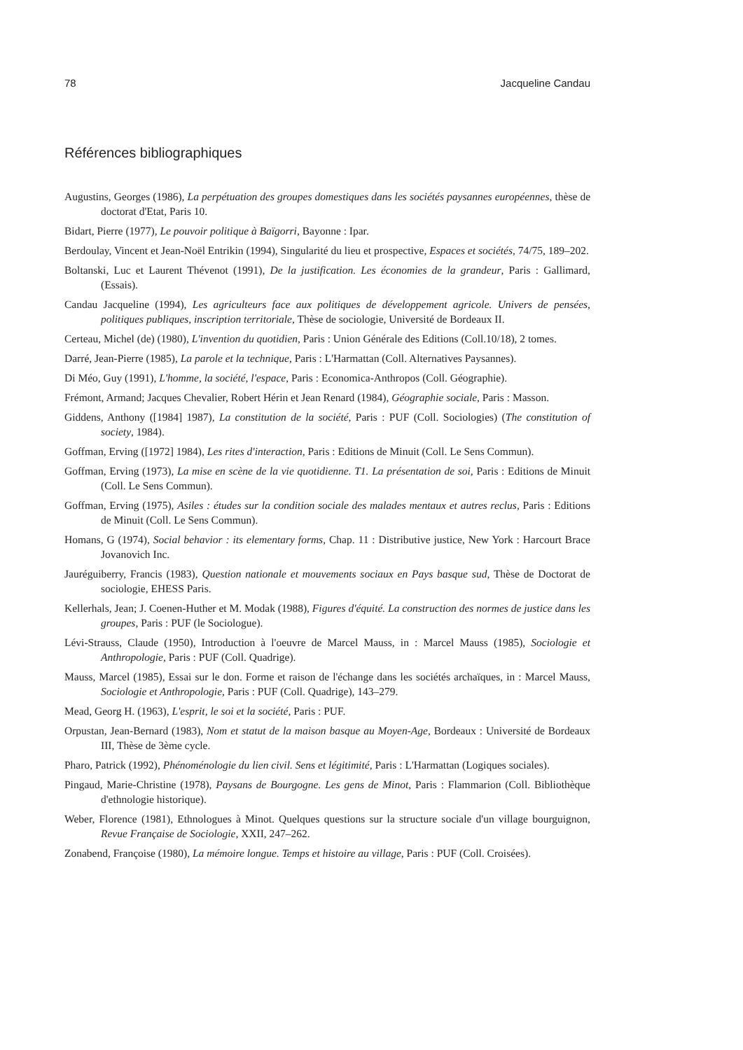78 Jacqueline Candau
Références bibliographiques
Augustins, Georges (1986), La perpétuation des groupes domestiques dans les sociétés paysannes européennes, thèse de doctorat d'Etat, Paris 10.
Bidart, Pierre (1977), Le pouvoir politique à Baïgorri, Bayonne : Ipar.
Berdoulay, Vincent et Jean-Noël Entrikin (1994), Singularité du lieu et prospective, Espaces et sociétés, 74/75, 189–202.
Boltanski, Luc et Laurent Thévenot (1991), De la justification. Les économies de la grandeur, Paris : Gallimard, (Essais).
Candau Jacqueline (1994), Les agriculteurs face aux politiques de développement agricole. Univers de pensées, politiques publiques, inscription territoriale, Thèse de sociologie, Université de Bordeaux II.
Certeau, Michel (de) (1980), L'invention du quotidien, Paris : Union Générale des Editions (Coll.10/18), 2 tomes.
Darré, Jean-Pierre (1985), La parole et la technique, Paris : L'Harmattan (Coll. Alternatives Paysannes).
Di Méo, Guy (1991), L'homme, la société, l'espace, Paris : Economica-Anthropos (Coll. Géographie).
Frémont, Armand; Jacques Chevalier, Robert Hérin et Jean Renard (1984), Géographie sociale, Paris : Masson.
Giddens, Anthony ([1984] 1987), La constitution de la société, Paris : PUF (Coll. Sociologies) (The constitution of society, 1984).
Goffman, Erving ([1972] 1984), Les rites d'interaction, Paris : Editions de Minuit (Coll. Le Sens Commun).
Goffman, Erving (1973), La mise en scène de la vie quotidienne. T1. La présentation de soi, Paris : Editions de Minuit (Coll. Le Sens Commun).
Goffman, Erving (1975), Asiles : études sur la condition sociale des malades mentaux et autres reclus, Paris : Editions de Minuit (Coll. Le Sens Commun).
Homans, G (1974), Social behavior : its elementary forms, Chap. 11 : Distributive justice, New York : Harcourt Brace Jovanovich Inc.
Jauréguiberry, Francis (1983), Question nationale et mouvements sociaux en Pays basque sud, Thèse de Doctorat de sociologie, EHESS Paris.
Kellerhals, Jean; J. Coenen-Huther et M. Modak (1988), Figures d'équité. La construction des normes de justice dans les groupes, Paris : PUF (le Sociologue).
Lévi-Strauss, Claude (1950), Introduction à l'oeuvre de Marcel Mauss, in : Marcel Mauss (1985), Sociologie et Anthropologie, Paris : PUF (Coll. Quadrige).
Mauss, Marcel (1985), Essai sur le don. Forme et raison de l'échange dans les sociétés archaïques, in : Marcel Mauss, Sociologie et Anthropologie, Paris : PUF (Coll. Quadrige), 143–279.
Mead, Georg H. (1963), L'esprit, le soi et la société, Paris : PUF.
Orpustan, Jean-Bernard (1983), Nom et statut de la maison basque au Moyen-Age, Bordeaux : Université de Bordeaux III, Thèse de 3ème cycle.
Pharo, Patrick (1992), Phénoménologie du lien civil. Sens et légitimité, Paris : L'Harmattan (Logiques sociales).
Pingaud, Marie-Christine (1978), Paysans de Bourgogne. Les gens de Minot, Paris : Flammarion (Coll. Bibliothèque d'ethnologie historique).
Weber, Florence (1981), Ethnologues à Minot. Quelques questions sur la structure sociale d'un village bourguignon, Revue Française de Sociologie, XXII, 247–262.
Zonabend, Françoise (1980), La mémoire longue. Temps et histoire au village, Paris : PUF (Coll. Croisées).